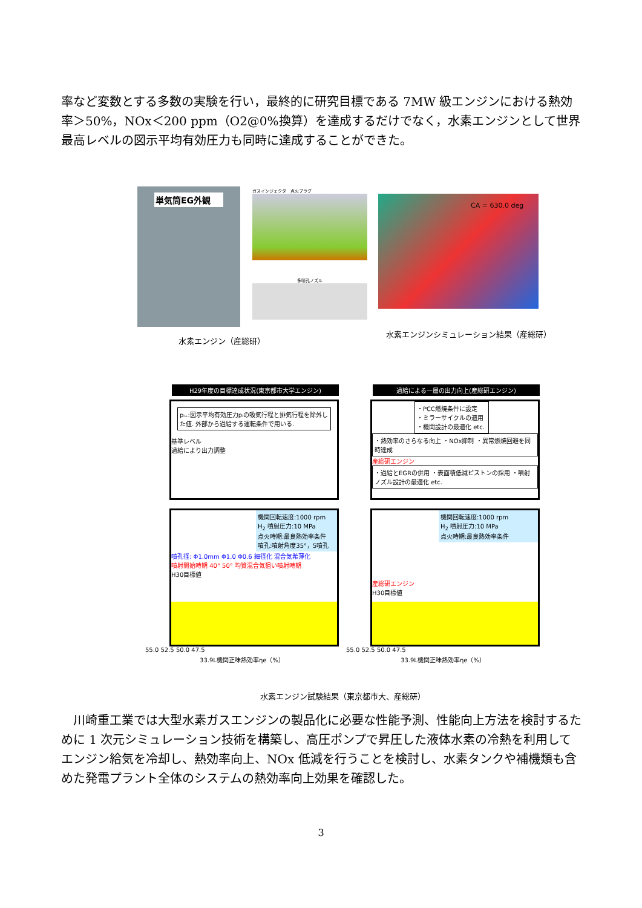率など変数とする多数の実験を行い，最終的に研究目標である 7MW 級エンジンにおける熱効率＞50%，NOx＜200 ppm（O2@0%換算）を達成するだけでなく，水素エンジンとして世界最高レベルの図示平均有効圧力も同時に達成することができた。
単気筒EG外観 ガスインジェクタ　点火プラグ
多噴孔ノズル
CA = 630.0 deg
水素エンジン（産総研）
水素エンジンシミュレーション結果（産総研）
H29年度の目標達成状況(東京都市大学エンジン)
pᵢ₊:図示平均有効圧力pᵢの吸気行程と排気行程を除外した値. 外部から過給する運転条件で用いる.
基準レベル
過給により出力調整
機関回転速度:1000 rpm
H<sub>2</sub> 噴射圧力:10 MPa
点火時期:最良熱効率条件
噴孔:噴射角度35°，5噴孔
噴孔径: Φ1.0mm Φ1.0 Φ0.6 細径化 混合気希薄化
噴射開始時期 40° 50° 均質混合気狙い噴射時期
H30目標値
55.0 52.5 50.0 47.5
33.9L機関正味熱効率ηe（%）
過給による一層の出力向上(産総研エンジン)
・PCC燃焼条件に設定
・ミラーサイクルの適用
・機関設計の最適化 etc.
・熱効率のさらなる向上 ・NOx抑制 ・異常燃焼回避を同時達成
産総研エンジン
・過給とEGRの併用 ・表面積低減ピストンの採用 ・噴射ノズル設計の最適化 etc.
機関回転速度:1000 rpm
H<sub>2</sub> 噴射圧力:10 MPa
点火時期:最良熱効率条件
産総研エンジン
H30目標値
55.0 52.5 50.0 47.5
33.9L機関正味熱効率ηe（%）
水素エンジン試験結果（東京都市大、産総研）
　川崎重工業では大型水素ガスエンジンの製品化に必要な性能予測、性能向上方法を検討するために 1 次元シミュレーション技術を構築し、高圧ポンプで昇圧した液体水素の冷熱を利用してエンジン給気を冷却し、熱効率向上、NOx 低減を行うことを検討し、水素タンクや補機類も含めた発電プラント全体のシステムの熱効率向上効果を確認した。
3